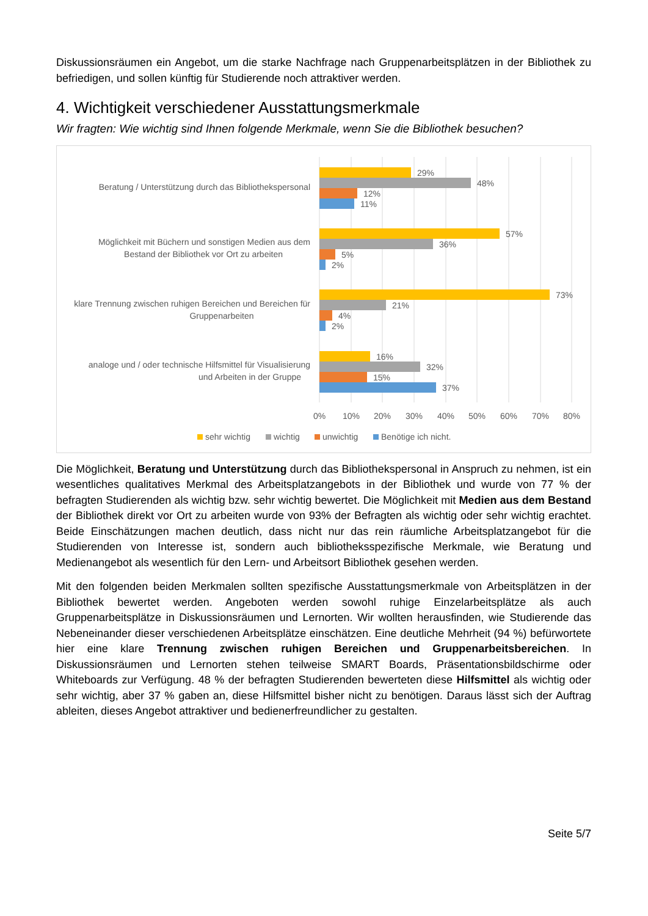Diskussionsräumen ein Angebot, um die starke Nachfrage nach Gruppenarbeitsplätzen in der Bibliothek zu befriedigen, und sollen künftig für Studierende noch attraktiver werden.
4. Wichtigkeit verschiedener Ausstattungsmerkmale
Wir fragten: Wie wichtig sind Ihnen folgende Merkmale, wenn Sie die Bibliothek besuchen?
Beratung / Unterstützung durch das Bibliothekspersonal
Möglichkeit mit Büchern und sonstigen Medien aus dem
Bestand der Bibliothek vor Ort zu arbeiten
klare Trennung zwischen ruhigen Bereichen und Bereichen für
Gruppenarbeiten
analoge und / oder technische Hilfsmittel für Visualisierung
und Arbeiten in der Gruppe
29%
48%
12%
11%
57%
36%
5%
2%
73%
21%
4%
2%
16%
32%
15%
37%
0%
10%
20%
30%
40%
50%
60%
70%
80%
sehr wichtig
wichtig
unwichtig
Benötige ich nicht.
Die Möglichkeit, Beratung und Unterstützung durch das Bibliothekspersonal in Anspruch zu nehmen, ist ein wesentliches qualitatives Merkmal des Arbeitsplatzangebots in der Bibliothek und wurde von 77 % der befragten Studierenden als wichtig bzw. sehr wichtig bewertet. Die Möglichkeit mit Medien aus dem Bestand der Bibliothek direkt vor Ort zu arbeiten wurde von 93% der Befragten als wichtig oder sehr wichtig erachtet. Beide Einschätzungen machen deutlich, dass nicht nur das rein räumliche Arbeitsplatzangebot für die Studierenden von Interesse ist, sondern auch bibliotheksspezifische Merkmale, wie Beratung und Medienangebot als wesentlich für den Lern- und Arbeitsort Bibliothek gesehen werden.
Mit den folgenden beiden Merkmalen sollten spezifische Ausstattungsmerkmale von Arbeitsplätzen in der Bibliothek bewertet werden. Angeboten werden sowohl ruhige Einzelarbeitsplätze als auch Gruppenarbeitsplätze in Diskussionsräumen und Lernorten. Wir wollten herausfinden, wie Studierende das Nebeneinander dieser verschiedenen Arbeitsplätze einschätzen. Eine deutliche Mehrheit (94 %) befürwortete hier eine klare Trennung zwischen ruhigen Bereichen und Gruppenarbeitsbereichen. In Diskussionsräumen und Lernorten stehen teilweise SMART Boards, Präsentationsbildschirme oder Whiteboards zur Verfügung. 48 % der befragten Studierenden bewerteten diese Hilfsmittel als wichtig oder sehr wichtig, aber 37 % gaben an, diese Hilfsmittel bisher nicht zu benötigen. Daraus lässt sich der Auftrag ableiten, dieses Angebot attraktiver und bedienerfreundlicher zu gestalten.
Seite 5/7